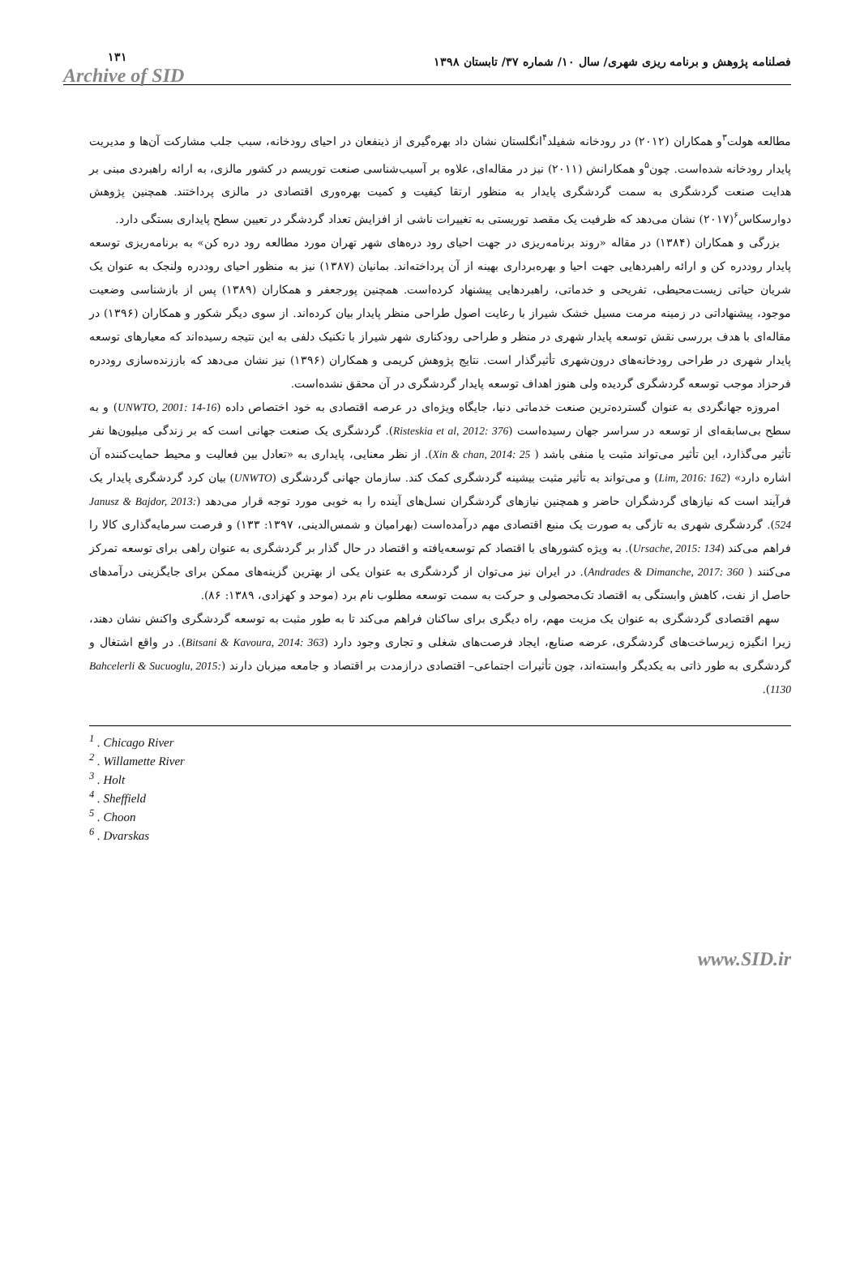فصلنامه پژوهش و برنامه ریزی شهری/ سال ۱۰/ شماره ۳۷/ تابستان ۱۳۹۸ ۱۳۱
Archive of SID
مطالعه هولت<sup>۳</sup>و همکاران (۲۰۱۲) در رودخانه شفیلد<sup>۴</sup>انگلستان نشان داد بهره‌گیری از ذینفعان در احیای رودخانه، سبب جلب مشارکت آن‌ها و مدیریت پایدار رودخانه شده‌است. چون<sup>۵</sup>و همکارانش (۲۰۱۱) نیز در مقاله‌ای، علاوه بر آسیب‌شناسی صنعت توریسم در کشور مالزی، به ارائه راهبردی مبنی بر هدایت صنعت گردشگری به سمت گردشگری پایدار به منظور ارتقا کیفیت و کمیت بهره‌وری اقتصادی در مالزی پرداختند. همچنین پژوهش دوارسکاس<sup>۶</sup>(۲۰۱۷) نشان می‌دهد که ظرفیت یک مقصد توریستی به تغییرات ناشی از افزایش تعداد گردشگر در تعیین سطح پایداری بستگی دارد.
بزرگی و همکاران (۱۳۸۴) در مقاله «روند برنامه‌ریزی در جهت احیای رود دره‌های شهر تهران مورد مطالعه رود دره کن» به برنامه‌ریزی توسعه پایدار روددره کن و ارائه راهبردهایی جهت احیا و بهره‌برداری بهینه از آن پرداخته‌اند. بمانیان (۱۳۸۷) نیز به منظور احیای روددره ولنجک به عنوان یک شریان حیاتی زیست‌محیطی، تفریحی و خدماتی، راهبردهایی پیشنهاد کرده‌است. همچنین پورجعفر و همکاران (۱۳۸۹) پس از بازشناسی وضعیت موجود، پیشنهاداتی در زمینه مرمت مسیل خشک شیراز با رعایت اصول طراحی منظر پایدار بیان کرده‌اند. از سوی دیگر شکور و همکاران (۱۳۹۶) در مقاله‌ای با هدف بررسی نقش توسعه پایدار شهری در منظر و طراحی رودکناری شهر شیراز با تکنیک دلفی به این نتیجه رسیده‌اند که معیارهای توسعه پایدار شهری در طراحی رودخانه‌های درون‌شهری تأثیرگذار است. نتایج پژوهش کریمی و همکاران (۱۳۹۶) نیز نشان می‌دهد که باززنده‌سازی روددره فرحزاد موجب توسعه گردشگری گردیده ولی هنوز اهداف توسعه پایدار گردشگری در آن محقق نشده‌است.
امروزه جهانگردی به عنوان گسترده‌ترین صنعت خدماتی دنیا، جایگاه ویژه‌ای در عرصه اقتصادی به خود اختصاص داده (UNWTO, 2001: 14-16) و به سطح بی‌سابقه‌ای از توسعه در سراسر جهان رسیده‌است (Risteskia et al, 2012: 376). گردشگری یک صنعت جهانی است که بر زندگی میلیون‌ها نفر تأثیر می‌گذارد، این تأثیر می‌تواند مثبت یا منفی باشد ( Xin & chan, 2014: 25). از نظر معنایی، پایداری به «تعادل بین فعالیت و محیط حمایت‌کننده آن اشاره دارد» (Lim, 2016: 162) و می‌تواند به تأثیر مثبت بیشینه گردشگری کمک کند. سازمان جهانی گردشگری (UNWTO) بیان کرد گردشگری پایدار یک فرآیند است که نیازهای گردشگران حاضر و همچنین نیازهای گردشگران نسل‌های آینده را به خوبی مورد توجه قرار می‌دهد (Janusz & Bajdor, 2013: 524). گردشگری شهری به تازگی به صورت یک منبع اقتصادی مهم درآمده‌است (بهرامیان و شمس‌الدینی، ۱۳۹۷: ۱۳۳) و فرصت سرمایه‌گذاری کالا را فراهم می‌کند (Ursache, 2015: 134). به ویژه کشورهای با اقتصاد کم توسعه‌یافته و اقتصاد در حال گذار بر گردشگری به عنوان راهی برای توسعه تمرکز می‌کنند ( Andrades & Dimanche, 2017: 360). در ایران نیز می‌توان از گردشگری به عنوان یکی از بهترین گزینه‌های ممکن برای جایگزینی درآمدهای حاصل از نفت، کاهش وابستگی به اقتصاد تک‌محصولی و حرکت به سمت توسعه مطلوب نام برد (موحد و کهزادی، ۱۳۸۹: ۸۶).
سهم اقتصادی گردشگری به عنوان یک مزیت مهم، راه دیگری برای ساکنان فراهم می‌کند تا به طور مثبت به توسعه گردشگری واکنش نشان دهند، زیرا انگیزه زیرساخت‌های گردشگری، عرضه صنایع، ایجاد فرصت‌های شغلی و تجاری وجود دارد (Bitsani & Kavoura, 2014: 363). در واقع اشتغال و گردشگری به طور ذاتی به یکدیگر وابسته‌اند، چون تأثیرات اجتماعی– اقتصادی درازمدت بر اقتصاد و جامعه میزبان دارند (Bahcelerli & Sucuoglu, 2015: 1130).
<sup>1</sup> . Chicago River
<sup>2</sup> . Willamette River
<sup>3</sup> . Holt
<sup>4</sup> . Sheffield
<sup>5</sup> . Choon
<sup>6</sup> . Dvarskas
www.SID.ir